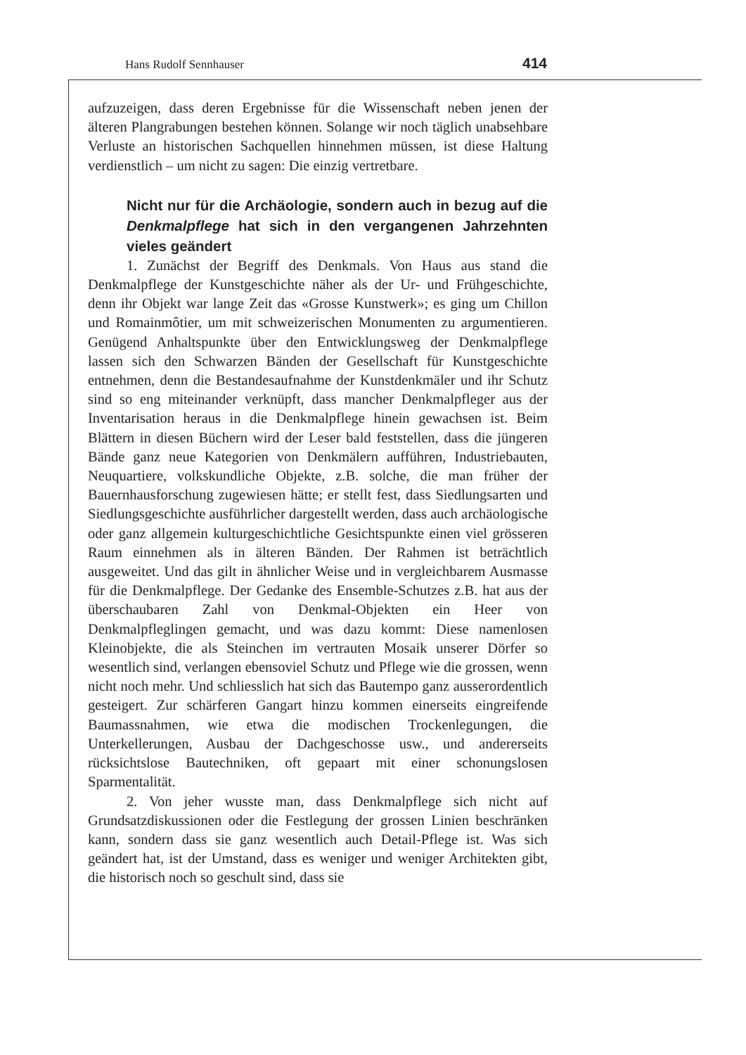Hans Rudolf Sennhauser 414
aufzuzeigen, dass deren Ergebnisse für die Wissenschaft neben jenen der älteren Plangrabungen bestehen können. Solange wir noch täglich unabsehbare Verluste an historischen Sachquellen hinnehmen müssen, ist diese Haltung verdienstlich – um nicht zu sagen: Die einzig vertretbare.
Nicht nur für die Archäologie, sondern auch in bezug auf die Denkmalpflege hat sich in den vergangenen Jahrzehnten vieles geändert
1. Zunächst der Begriff des Denkmals. Von Haus aus stand die Denkmalpflege der Kunstgeschichte näher als der Ur- und Frühgeschichte, denn ihr Objekt war lange Zeit das «Grosse Kunstwerk»; es ging um Chillon und Romainmôtier, um mit schweizerischen Monumenten zu argumentieren. Genügend Anhaltspunkte über den Entwicklungsweg der Denkmalpflege lassen sich den Schwarzen Bänden der Gesellschaft für Kunstgeschichte entnehmen, denn die Bestandesaufnahme der Kunstdenkmäler und ihr Schutz sind so eng miteinander verknüpft, dass mancher Denkmalpfleger aus der Inventarisation heraus in die Denkmalpflege hinein gewachsen ist. Beim Blättern in diesen Büchern wird der Leser bald feststellen, dass die jüngeren Bände ganz neue Kategorien von Denkmälern aufführen, Industriebauten, Neuquartiere, volkskundliche Objekte, z.B. solche, die man früher der Bauernhausforschung zugewiesen hätte; er stellt fest, dass Siedlungsarten und Siedlungsgeschichte ausführlicher dargestellt werden, dass auch archäologische oder ganz allgemein kulturgeschichtliche Gesichtspunkte einen viel grösseren Raum einnehmen als in älteren Bänden. Der Rahmen ist beträchtlich ausgeweitet. Und das gilt in ähnlicher Weise und in vergleichbarem Ausmasse für die Denkmalpflege. Der Gedanke des Ensemble-Schutzes z.B. hat aus der überschaubaren Zahl von Denkmal-Objekten ein Heer von Denkmalpfleglingen gemacht, und was dazu kommt: Diese namenlosen Kleinobjekte, die als Steinchen im vertrauten Mosaik unserer Dörfer so wesentlich sind, verlangen ebensoviel Schutz und Pflege wie die grossen, wenn nicht noch mehr. Und schliesslich hat sich das Bautempo ganz ausserordentlich gesteigert. Zur schärferen Gangart hinzu kommen einerseits eingreifende Baumassnahmen, wie etwa die modischen Trockenlegungen, die Unterkellerungen, Ausbau der Dachgeschosse usw., und andererseits rücksichtslose Bautechniken, oft gepaart mit einer schonungslosen Sparmentalität.
2. Von jeher wusste man, dass Denkmalpflege sich nicht auf Grundsatzdiskussionen oder die Festlegung der grossen Linien beschränken kann, sondern dass sie ganz wesentlich auch Detail-Pflege ist. Was sich geändert hat, ist der Umstand, dass es weniger und weniger Architekten gibt, die historisch noch so geschult sind, dass sie